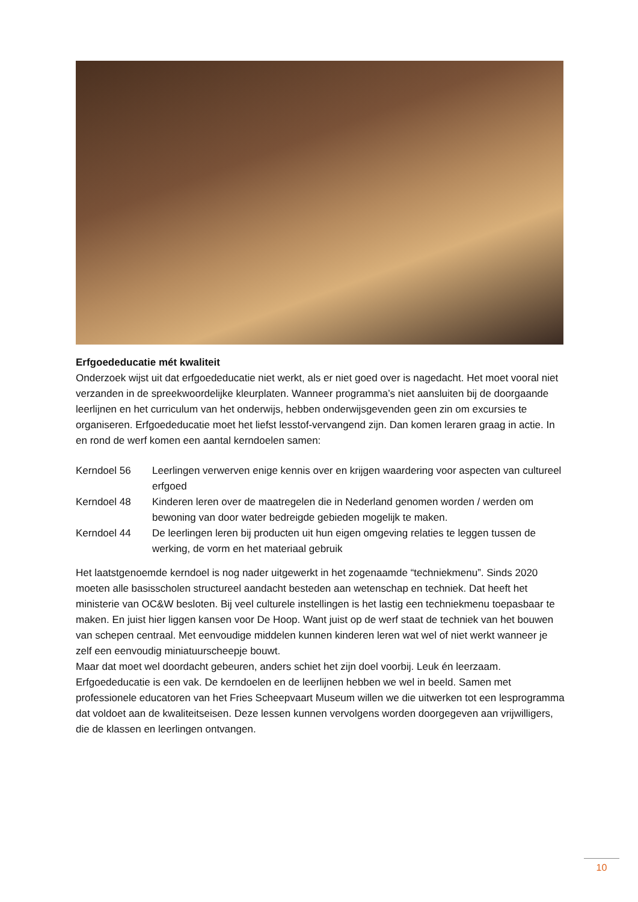Erfgoededucatie mét kwaliteit
Onderzoek wijst uit dat erfgoededucatie niet werkt, als er niet goed over is nagedacht. Het moet vooral niet verzanden in de spreekwoordelijke kleurplaten. Wanneer programma’s niet aansluiten bij de doorgaande leerlijnen en het curriculum van het onderwijs, hebben onderwijsgevenden geen zin om excursies te organiseren. Erfgoededucatie moet het liefst lesstof-vervangend zijn. Dan komen leraren graag in actie. In en rond de werf komen een aantal kerndoelen samen:
| Kerndoel 56 | Leerlingen verwerven enige kennis over en krijgen waardering voor aspecten van cultureel erfgoed |
| Kerndoel 48 | Kinderen leren over de maatregelen die in Nederland genomen worden / werden om bewoning van door water bedreigde gebieden mogelijk te maken. |
| Kerndoel 44 | De leerlingen leren bij producten uit hun eigen omgeving relaties te leggen tussen de werking, de vorm en het materiaal gebruik |
Het laatstgenoemde kerndoel is nog nader uitgewerkt in het zogenaamde “techniekmenu”. Sinds 2020 moeten alle basisscholen structureel aandacht besteden aan wetenschap en techniek. Dat heeft het ministerie van OC&W besloten. Bij veel culturele instellingen is het lastig een techniekmenu toepasbaar te maken. En juist hier liggen kansen voor De Hoop. Want juist op de werf staat de techniek van het bouwen van schepen centraal. Met eenvoudige middelen kunnen kinderen leren wat wel of niet werkt wanneer je zelf een eenvoudig miniatuurscheepje bouwt.
Maar dat moet wel doordacht gebeuren, anders schiet het zijn doel voorbij. Leuk én leerzaam. Erfgoededucatie is een vak. De kerndoelen en de leerlijnen hebben we wel in beeld. Samen met professionele educatoren van het Fries Scheepvaart Museum willen we die uitwerken tot een lesprogramma dat voldoet aan de kwaliteitseisen. Deze lessen kunnen vervolgens worden doorgegeven aan vrijwilligers, die de klassen en leerlingen ontvangen.
10